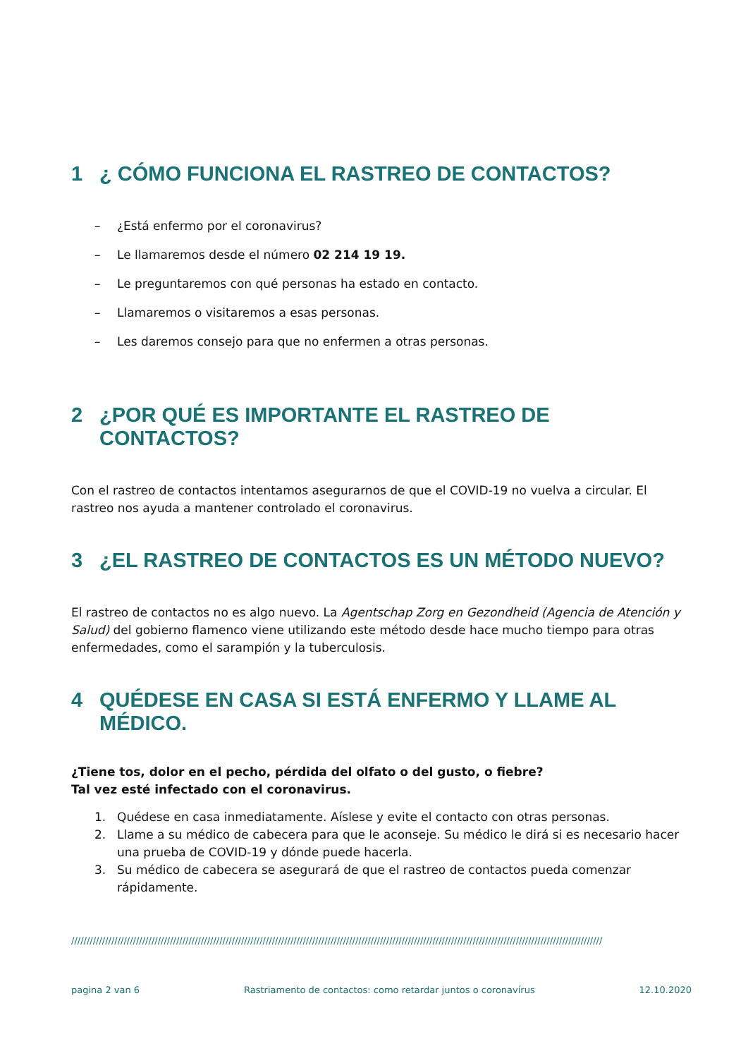1 ¿ CÓMO FUNCIONA EL RASTREO DE CONTACTOS?
– ¿Está enfermo por el coronavirus?
– Le llamaremos desde el número 02 214 19 19.
– Le preguntaremos con qué personas ha estado en contacto.
– Llamaremos o visitaremos a esas personas.
– Les daremos consejo para que no enfermen a otras personas.
2 ¿POR QUÉ ES IMPORTANTE EL RASTREO DE CONTACTOS?
Con el rastreo de contactos intentamos asegurarnos de que el COVID-19 no vuelva a circular. El rastreo nos ayuda a mantener controlado el coronavirus.
3 ¿EL RASTREO DE CONTACTOS ES UN MÉTODO NUEVO?
El rastreo de contactos no es algo nuevo. La Agentschap Zorg en Gezondheid (Agencia de Atención y Salud) del gobierno flamenco viene utilizando este método desde hace mucho tiempo para otras enfermedades, como el sarampión y la tuberculosis.
4 QUÉDESE EN CASA SI ESTÁ ENFERMO Y LLAME AL MÉDICO.
¿Tiene tos, dolor en el pecho, pérdida del olfato o del gusto, o fiebre?
Tal vez esté infectado con el coronavirus.
1. Quédese en casa inmediatamente. Aíslese y evite el contacto con otras personas.
2. Llame a su médico de cabecera para que le aconseje. Su médico le dirá si es necesario hacer una prueba de COVID-19 y dónde puede hacerla.
3. Su médico de cabecera se asegurará de que el rastreo de contactos pueda comenzar rápidamente.
////////////////////////////////////////////////////////////////////////////////////////////////////////////////////////////////////////////////////////////////////////////
pagina 2 van 6 Rastriamento de contactos: como retardar juntos o coronavírus 12.10.2020